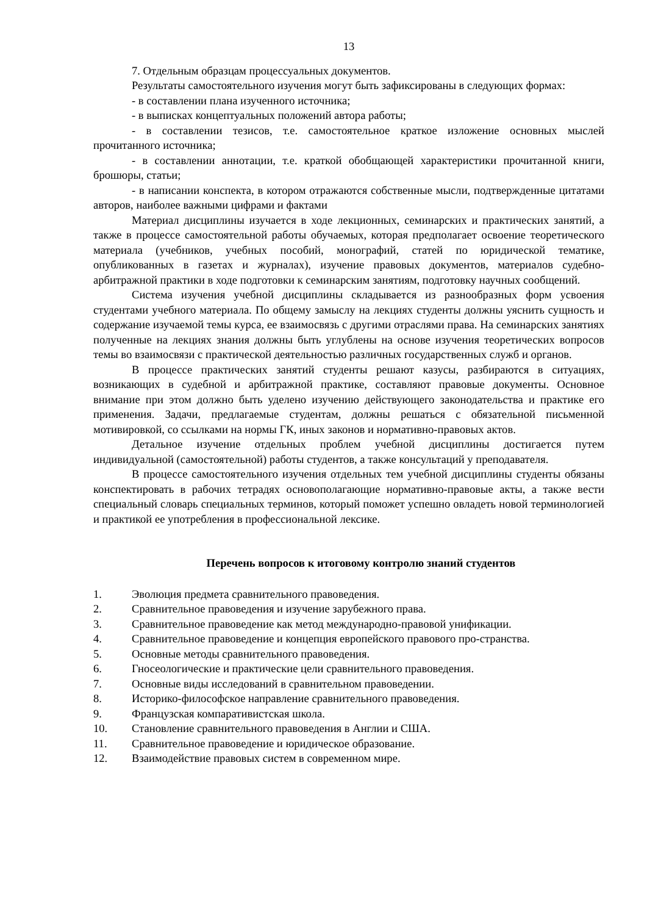13
7. Отдельным образцам процессуальных документов.
Результаты самостоятельного изучения могут быть зафиксированы в следующих формах:
- в составлении плана изученного источника;
- в выписках концептуальных положений автора работы;
- в составлении тезисов, т.е. самостоятельное краткое изложение основных мыслей прочитанного источника;
- в составлении аннотации, т.е. краткой обобщающей характеристики прочитанной книги, брошюры, статьи;
- в написании конспекта, в котором отражаются собственные мысли, подтвержденные цитатами авторов, наиболее важными цифрами и фактами
Материал дисциплины изучается в ходе лекционных, семинарских и практических занятий, а также в процессе самостоятельной работы обучаемых, которая предполагает освоение теоретического материала (учебников, учебных пособий, монографий, статей по юридической тематике, опубликованных в газетах и журналах), изучение правовых документов, материалов судебно-арбитражной практики в ходе подготовки к семинарским занятиям, подготовку научных сообщений.
Система изучения учебной дисциплины складывается из разнообразных форм усвоения студентами учебного материала. По общему замыслу на лекциях студенты должны уяснить сущность и содержание изучаемой темы курса, ее взаимосвязь с другими отраслями права. На семинарских занятиях полученные на лекциях знания должны быть углублены на основе изучения теоретических вопросов темы во взаимосвязи с практической деятельностью различных государственных служб и органов.
В процессе практических занятий студенты решают казусы, разбираются в ситуациях, возникающих в судебной и арбитражной практике, составляют правовые документы. Основное внимание при этом должно быть уделено изучению действующего законодательства и практике его применения. Задачи, предлагаемые студентам, должны решаться с обязательной письменной мотивировкой, со ссылками на нормы ГК, иных законов и нормативно-правовых актов.
Детальное изучение отдельных проблем учебной дисциплины достигается путем индивидуальной (самостоятельной) работы студентов, а также консультаций у преподавателя.
В процессе самостоятельного изучения отдельных тем учебной дисциплины студенты обязаны конспектировать в рабочих тетрадях основополагающие нормативно-правовые акты, а также вести специальный словарь специальных терминов, который поможет успешно овладеть новой терминологией и практикой ее употребления в профессиональной лексике.
Перечень вопросов к итоговому контролю знаний студентов
1. Эволюция предмета сравнительного правоведения.
2. Сравнительное правоведения и изучение зарубежного права.
3. Сравнительное правоведение как метод международно-правовой унификации.
4. Сравнительное правоведение и концепция европейского правового про-странства.
5. Основные методы сравнительного правоведения.
6. Гносеологические и практические цели сравнительного правоведения.
7. Основные виды исследований в сравнительном правоведении.
8. Историко-философское направление сравнительного правоведения.
9. Французская компаративистская школа.
10. Становление сравнительного правоведения в Англии и США.
11. Сравнительное правоведение и юридическое образование.
12. Взаимодействие правовых систем в современном мире.